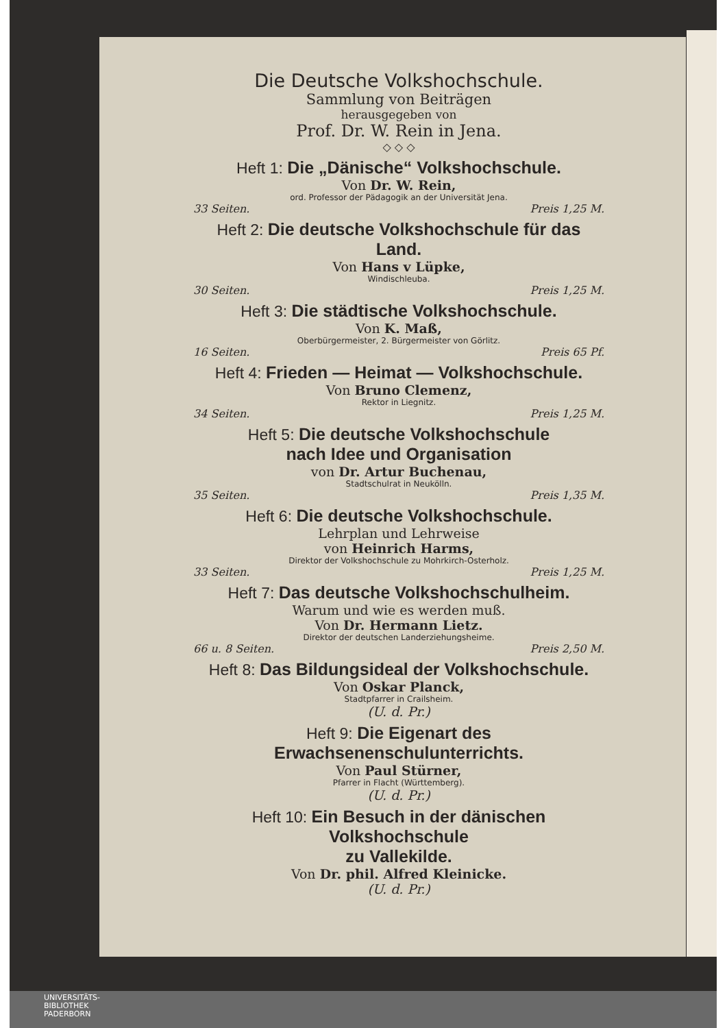Die Deutsche Volkshochschule.
Sammlung von Beiträgen
herausgegeben von
Prof. Dr. W. Rein in Jena.
◇ ◇ ◇
Heft 1: Die „Dänische“ Volkshochschule.
Von Dr. W. Rein,
ord. Professor der Pädagogik an der Universität Jena.
33 Seiten. Preis 1,25 M.
Heft 2: Die deutsche Volkshochschule für das Land.
Von Hans v Lüpke,
Windischleuba.
30 Seiten. Preis 1,25 M.
Heft 3: Die städtische Volkshochschule.
Von K. Maß,
Oberbürgermeister, 2. Bürgermeister von Görlitz.
16 Seiten. Preis 65 Pf.
Heft 4: Frieden — Heimat — Volkshochschule.
Von Bruno Clemenz,
Rektor in Liegnitz.
34 Seiten. Preis 1,25 M.
Heft 5: Die deutsche Volkshochschule
nach Idee und Organisation
von Dr. Artur Buchenau,
Stadtschulrat in Neukölln.
35 Seiten. Preis 1,35 M.
Heft 6: Die deutsche Volkshochschule.
Lehrplan und Lehrweise
von Heinrich Harms,
Direktor der Volkshochschule zu Mohrkirch-Osterholz.
33 Seiten. Preis 1,25 M.
Heft 7: Das deutsche Volkshochschulheim.
Warum und wie es werden muß.
Von Dr. Hermann Lietz.
Direktor der deutschen Landerziehungsheime.
66 u. 8 Seiten. Preis 2,50 M.
Heft 8: Das Bildungsideal der Volkshochschule.
Von Oskar Planck,
Stadtpfarrer in Crailsheim.
(U. d. Pr.)
Heft 9: Die Eigenart des Erwachsenenschulunterrichts.
Von Paul Stürner,
Pfarrer in Flacht (Württemberg).
(U. d. Pr.)
Heft 10: Ein Besuch in der dänischen Volkshochschule
zu Vallekilde.
Von Dr. phil. Alfred Kleinicke.
(U. d. Pr.)
UNIVERSITÄTS-
BIBLIOTHEK
PADERBORN